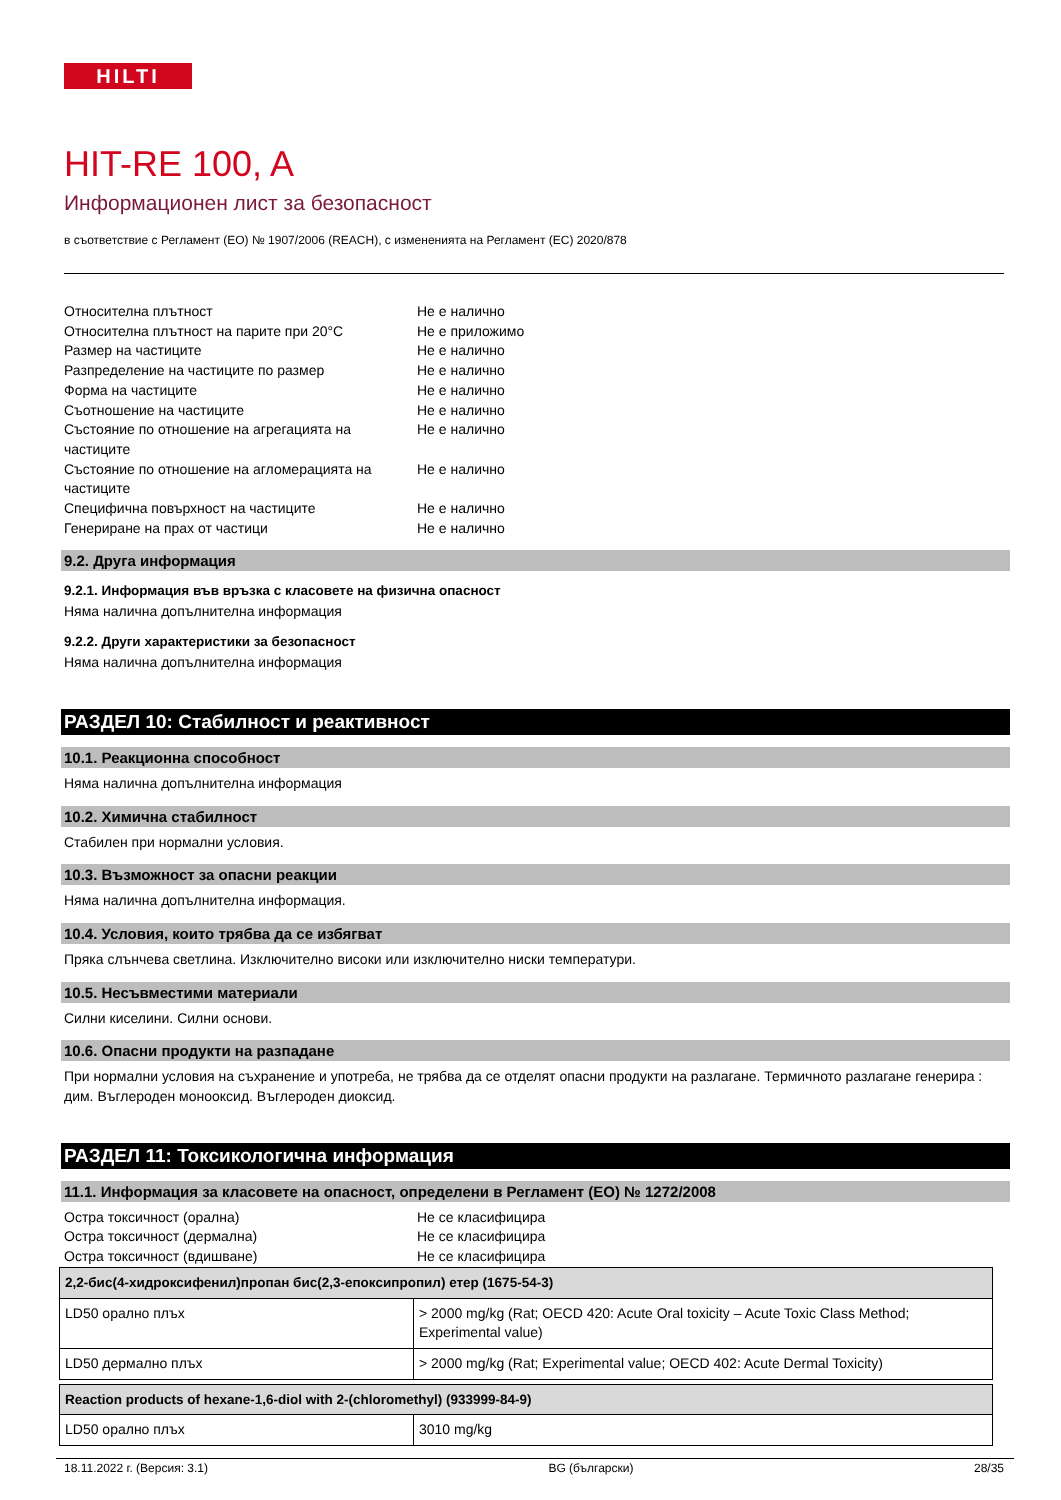HILTI
HIT-RE 100, A
Информационен лист за безопасност
в съответствие с Регламент (ЕО) № 1907/2006 (REACH), с измененията на Регламент (ЕС) 2020/878
Относителна плътност
Не е налично
Относителна плътност на парите при 20°C
Не е приложимо
Размер на частиците
Не е налично
Разпределение на частиците по размер
Не е налично
Форма на частиците
Не е налично
Съотношение на частиците
Не е налично
Състояние по отношение на агрегацията на частиците
Не е налично
Състояние по отношение на агломерацията на частиците
Не е налично
Специфична повърхност на частиците
Не е налично
Генериране на прах от частици
Не е налично
9.2. Друга информация
9.2.1. Информация във връзка с класовете на физична опасност
Няма налична допълнителна информация
9.2.2. Други характеристики за безопасност
Няма налична допълнителна информация
РАЗДЕЛ 10: Стабилност и реактивност
10.1. Реакционна способност
Няма налична допълнителна информация
10.2. Химична стабилност
Стабилен при нормални условия.
10.3. Възможност за опасни реакции
Няма налична допълнителна информация.
10.4. Условия, които трябва да се избягват
Пряка слънчева светлина. Изключително високи или изключително ниски температури.
10.5. Несъвместими материали
Силни киселини. Силни основи.
10.6. Опасни продукти на разпадане
При нормални условия на съхранение и употреба, не трябва да се отделят опасни продукти на разлагане. Термичното разлагане генерира : дим. Въглероден монооксид. Въглероден диоксид.
РАЗДЕЛ 11: Токсикологична информация
11.1. Информация за класовете на опасност, определени в Регламент (ЕО) № 1272/2008
Остра токсичност (орална)
Не се класифицира
Остра токсичност (дермална)
Не се класифицира
Остра токсичност (вдишване)
Не се класифицира
| 2,2-бис(4-хидроксифенил)пропан бис(2,3-епоксипропил) етер (1675-54-3) | |
| LD50 орално плъх | > 2000 mg/kg (Rat; OECD 420: Acute Oral toxicity – Acute Toxic Class Method; Experimental value) |
| LD50 дермално плъх | > 2000 mg/kg (Rat; Experimental value; OECD 402: Acute Dermal Toxicity) |
| Reaction products of hexane-1,6-diol with 2-(chloromethyl) (933999-84-9) | |
| LD50 орално плъх | 3010 mg/kg |
18.11.2022 г. (Версия: 3.1) BG (български) 28/35